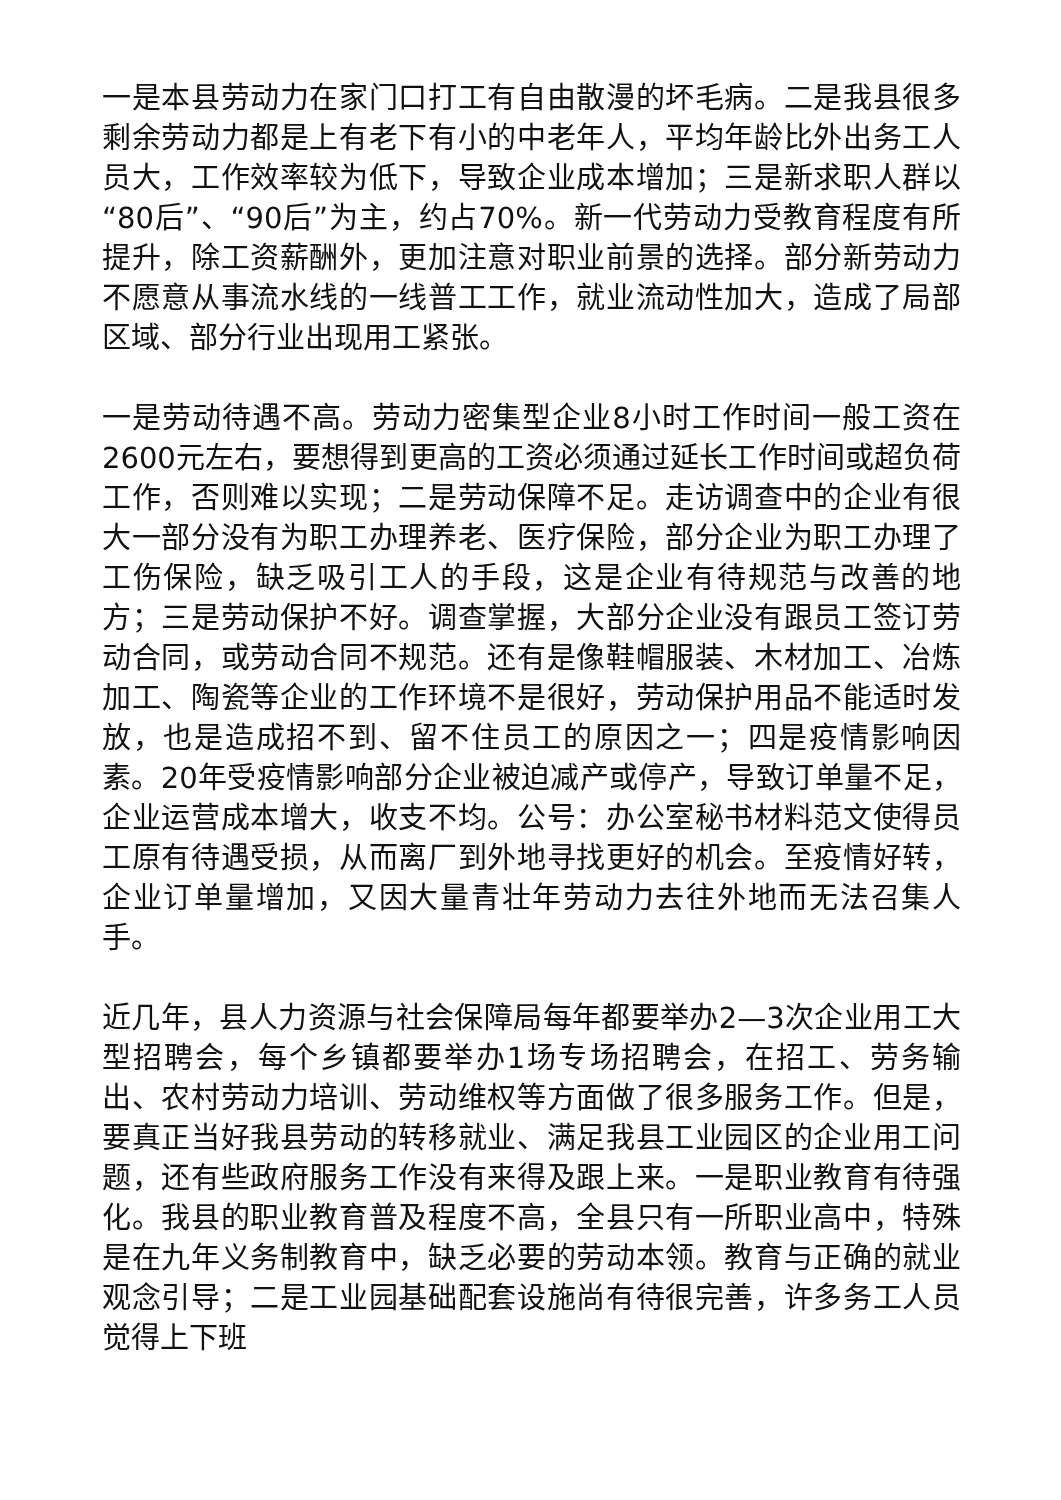一是本县劳动力在家门口打工有自由散漫的坏毛病。二是我县很多剩余劳动力都是上有老下有小的中老年人，平均年龄比外出务工人员大，工作效率较为低下，导致企业成本增加；三是新求职人群以“80后”、“90后”为主，约占70%。新一代劳动力受教育程度有所提升，除工资薪酬外，更加注意对职业前景的选择。部分新劳动力不愿意从事流水线的一线普工工作，就业流动性加大，造成了局部区域、部分行业出现用工紧张。
一是劳动待遇不高。劳动力密集型企业8小时工作时间一般工资在2600元左右，要想得到更高的工资必须通过延长工作时间或超负荷工作，否则难以实现；二是劳动保障不足。走访调查中的企业有很大一部分没有为职工办理养老、医疗保险，部分企业为职工办理了工伤保险，缺乏吸引工人的手段，这是企业有待规范与改善的地方；三是劳动保护不好。调查掌握，大部分企业没有跟员工签订劳动合同，或劳动合同不规范。还有是像鞋帽服装、木材加工、冶炼加工、陶瓷等企业的工作环境不是很好，劳动保护用品不能适时发放，也是造成招不到、留不住员工的原因之一；四是疫情影响因素。20年受疫情影响部分企业被迫减产或停产，导致订单量不足，企业运营成本增大，收支不均。公号：办公室秘书材料范文使得员工原有待遇受损，从而离厂到外地寻找更好的机会。至疫情好转，企业订单量增加，又因大量青壮年劳动力去往外地而无法召集人手。
近几年，县人力资源与社会保障局每年都要举办2—3次企业用工大型招聘会，每个乡镇都要举办1场专场招聘会，在招工、劳务输出、农村劳动力培训、劳动维权等方面做了很多服务工作。但是，要真正当好我县劳动的转移就业、满足我县工业园区的企业用工问题，还有些政府服务工作没有来得及跟上来。一是职业教育有待强化。我县的职业教育普及程度不高，全县只有一所职业高中，特殊是在九年义务制教育中，缺乏必要的劳动本领。教育与正确的就业观念引导；二是工业园基础配套设施尚有待很完善，许多务工人员觉得上下班